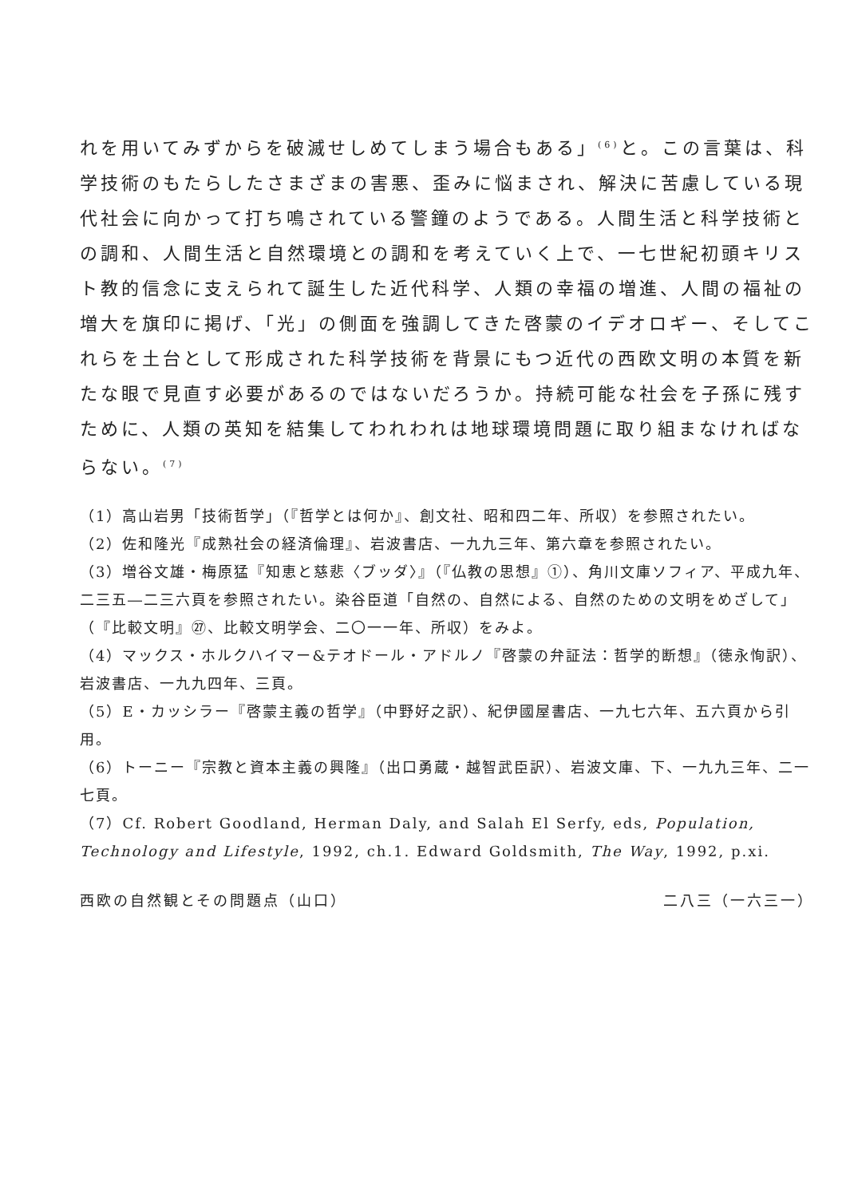れを用いてみずからを破滅せしめてしまう場合もある」<sup>(6)</sup>と。この言葉は、科学技術のもたらしたさまざまの害悪、歪みに悩まされ、解決に苦慮している現代社会に向かって打ち鳴されている警鐘のようである。人間生活と科学技術との調和、人間生活と自然環境との調和を考えていく上で、一七世紀初頭キリスト教的信念に支えられて誕生した近代科学、人類の幸福の増進、人間の福祉の増大を旗印に掲げ、「光」の側面を強調してきた啓蒙のイデオロギー、そしてこれらを土台として形成された科学技術を背景にもつ近代の西欧文明の本質を新たな眼で見直す必要があるのではないだろうか。持続可能な社会を子孫に残すために、人類の英知を結集してわれわれは地球環境問題に取り組まなければならない。<sup>(7)</sup>
（1）高山岩男「技術哲学」（『哲学とは何か』、創文社、昭和四二年、所収）を参照されたい。
（2）佐和隆光『成熟社会の経済倫理』、岩波書店、一九九三年、第六章を参照されたい。
（3）増谷文雄・梅原猛『知恵と慈悲〈ブッダ〉』（『仏教の思想』①）、角川文庫ソフィア、平成九年、二三五―二三六頁を参照されたい。染谷臣道「自然の、自然による、自然のための文明をめざして」（『比較文明』㉗、比較文明学会、二〇一一年、所収）をみよ。
（4）マックス・ホルクハイマー&テオドール・アドルノ『啓蒙の弁証法：哲学的断想』（徳永恂訳）、岩波書店、一九九四年、三頁。
（5）E・カッシラー『啓蒙主義の哲学』（中野好之訳）、紀伊國屋書店、一九七六年、五六頁から引用。
（6）トーニー『宗教と資本主義の興隆』（出口勇蔵・越智武臣訳）、岩波文庫、下、一九九三年、二一七頁。
（7）Cf. Robert Goodland, Herman Daly, and Salah El Serfy, eds, Population, Technology and Lifestyle, 1992, ch.1. Edward Goldsmith, The Way, 1992, p.xi.
西欧の自然観とその問題点（山口） 二八三（一六三一）